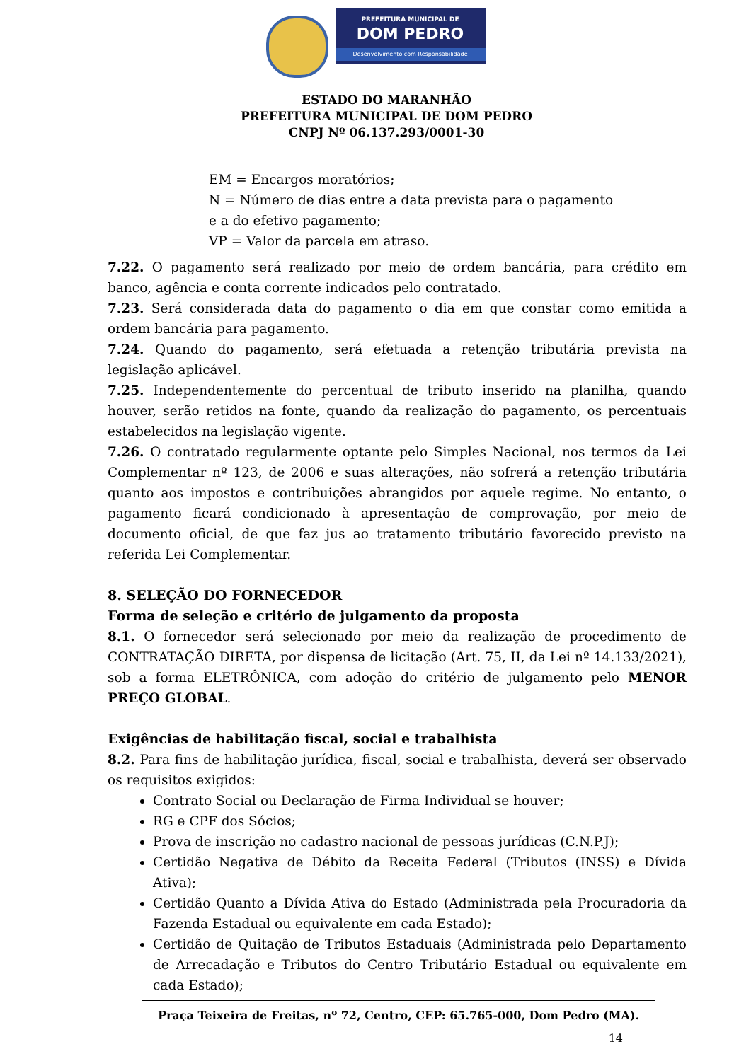PREFEITURA MUNICIPAL DE
DOM PEDRO
Desenvolvimento com Responsabilidade
ESTADO DO MARANHÃO
PREFEITURA MUNICIPAL DE DOM PEDRO
CNPJ Nº 06.137.293/0001-30
EM = Encargos moratórios;
N = Número de dias entre a data prevista para o pagamento
e a do efetivo pagamento;
VP = Valor da parcela em atraso.
7.22. O pagamento será realizado por meio de ordem bancária, para crédito em banco, agência e conta corrente indicados pelo contratado.
7.23. Será considerada data do pagamento o dia em que constar como emitida a ordem bancária para pagamento.
7.24. Quando do pagamento, será efetuada a retenção tributária prevista na legislação aplicável.
7.25. Independentemente do percentual de tributo inserido na planilha, quando houver, serão retidos na fonte, quando da realização do pagamento, os percentuais estabelecidos na legislação vigente.
7.26. O contratado regularmente optante pelo Simples Nacional, nos termos da Lei Complementar nº 123, de 2006 e suas alterações, não sofrerá a retenção tributária quanto aos impostos e contribuições abrangidos por aquele regime. No entanto, o pagamento ficará condicionado à apresentação de comprovação, por meio de documento oficial, de que faz jus ao tratamento tributário favorecido previsto na referida Lei Complementar.
8. SELEÇÃO DO FORNECEDOR
Forma de seleção e critério de julgamento da proposta
8.1. O fornecedor será selecionado por meio da realização de procedimento de CONTRATAÇÃO DIRETA, por dispensa de licitação (Art. 75, II, da Lei nº 14.133/2021), sob a forma ELETRÔNICA, com adoção do critério de julgamento pelo MENOR PREÇO GLOBAL.
Exigências de habilitação fiscal, social e trabalhista
8.2. Para fins de habilitação jurídica, fiscal, social e trabalhista, deverá ser observado os requisitos exigidos:
Contrato Social ou Declaração de Firma Individual se houver;
RG e CPF dos Sócios;
Prova de inscrição no cadastro nacional de pessoas jurídicas (C.N.P.J);
Certidão Negativa de Débito da Receita Federal (Tributos (INSS) e Dívida Ativa);
Certidão Quanto a Dívida Ativa do Estado (Administrada pela Procuradoria da Fazenda Estadual ou equivalente em cada Estado);
Certidão de Quitação de Tributos Estaduais (Administrada pelo Departamento de Arrecadação e Tributos do Centro Tributário Estadual ou equivalente em cada Estado);
Praça Teixeira de Freitas, nº 72, Centro, CEP: 65.765-000, Dom Pedro (MA).
14